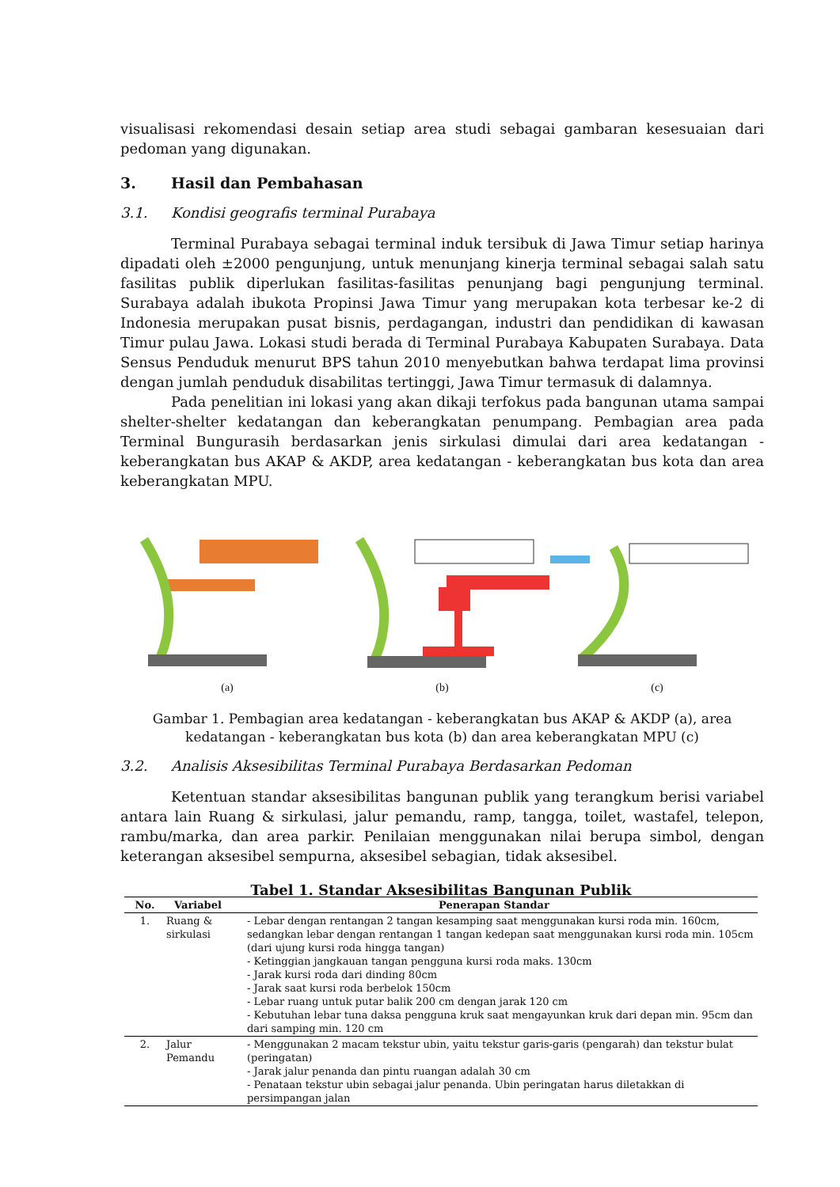visualisasi rekomendasi desain setiap area studi sebagai gambaran kesesuaian dari pedoman yang digunakan.
3. Hasil dan Pembahasan
3.1. Kondisi geografis terminal Purabaya
Terminal Purabaya sebagai terminal induk tersibuk di Jawa Timur setiap harinya dipadati oleh ±2000 pengunjung, untuk menunjang kinerja terminal sebagai salah satu fasilitas publik diperlukan fasilitas-fasilitas penunjang bagi pengunjung terminal. Surabaya adalah ibukota Propinsi Jawa Timur yang merupakan kota terbesar ke-2 di Indonesia merupakan pusat bisnis, perdagangan, industri dan pendidikan di kawasan Timur pulau Jawa. Lokasi studi berada di Terminal Purabaya Kabupaten Surabaya. Data Sensus Penduduk menurut BPS tahun 2010 menyebutkan bahwa terdapat lima provinsi dengan jumlah penduduk disabilitas tertinggi, Jawa Timur termasuk di dalamnya.
Pada penelitian ini lokasi yang akan dikaji terfokus pada bangunan utama sampai shelter-shelter kedatangan dan keberangkatan penumpang. Pembagian area pada Terminal Bungurasih berdasarkan jenis sirkulasi dimulai dari area kedatangan - keberangkatan bus AKAP & AKDP, area kedatangan - keberangkatan bus kota dan area keberangkatan MPU.
(a)
(b)
(c)
Gambar 1. Pembagian area kedatangan - keberangkatan bus AKAP & AKDP (a), area kedatangan - keberangkatan bus kota (b) dan area keberangkatan MPU (c)
3.2. Analisis Aksesibilitas Terminal Purabaya Berdasarkan Pedoman
Ketentuan standar aksesibilitas bangunan publik yang terangkum berisi variabel antara lain Ruang & sirkulasi, jalur pemandu, ramp, tangga, toilet, wastafel, telepon, rambu/marka, dan area parkir. Penilaian menggunakan nilai berupa simbol, dengan keterangan aksesibel sempurna, aksesibel sebagian, tidak aksesibel.
Tabel 1. Standar Aksesibilitas Bangunan Publik
| No. | Variabel | Penerapan Standar |
| --- | --- | --- |
| 1. | Ruang & sirkulasi | - Lebar dengan rentangan 2 tangan kesamping saat menggunakan kursi roda min. 160cm, sedangkan lebar dengan rentangan 1 tangan kedepan saat menggunakan kursi roda min. 105cm (dari ujung kursi roda hingga tangan) - Ketinggian jangkauan tangan pengguna kursi roda maks. 130cm - Jarak kursi roda dari dinding 80cm - Jarak saat kursi roda berbelok 150cm - Lebar ruang untuk putar balik 200 cm dengan jarak 120 cm - Kebutuhan lebar tuna daksa pengguna kruk saat mengayunkan kruk dari depan min. 95cm dan dari samping min. 120 cm |
| 2. | Jalur Pemandu | - Menggunakan 2 macam tekstur ubin, yaitu tekstur garis-garis (pengarah) dan tekstur bulat (peringatan) - Jarak jalur penanda dan pintu ruangan adalah 30 cm - Penataan tekstur ubin sebagai jalur penanda. Ubin peringatan harus diletakkan di persimpangan jalan |